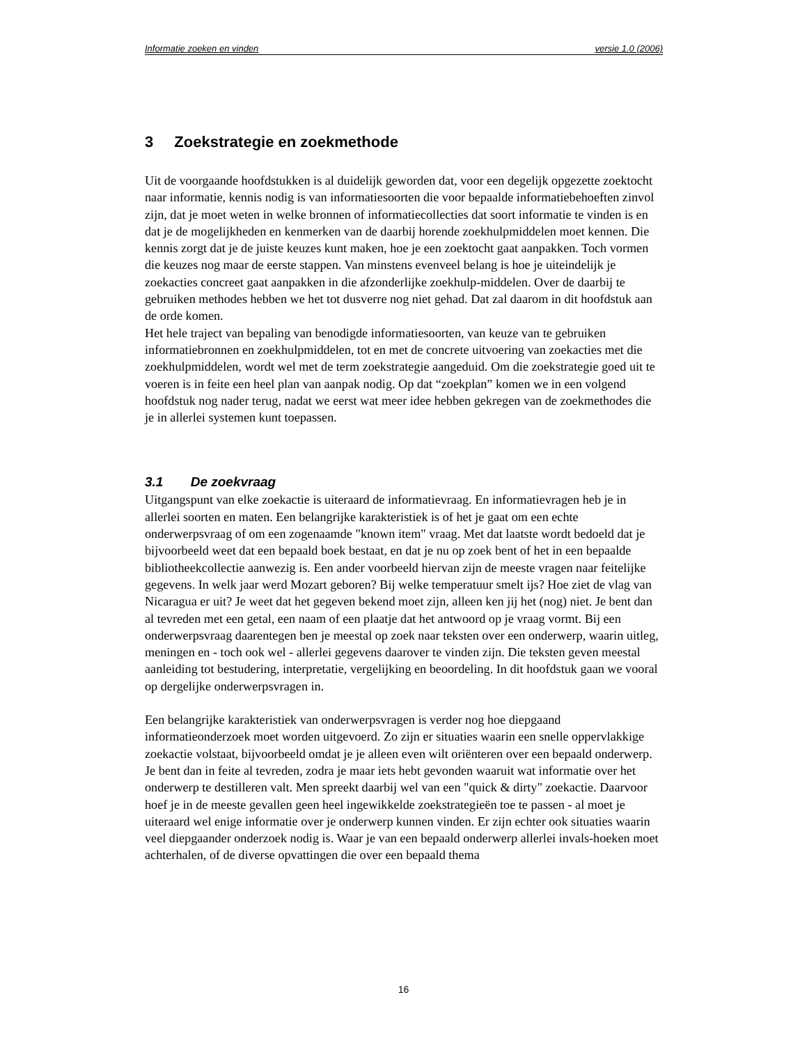Informatie zoeken en vinden versie 1.0 (2006)
3 Zoekstrategie en zoekmethode
Uit de voorgaande hoofdstukken is al duidelijk geworden dat, voor een degelijk opgezette zoektocht naar informatie, kennis nodig is van informatiesoorten die voor bepaalde informatiebehoeften zinvol zijn, dat je moet weten in welke bronnen of informatiecollecties dat soort informatie te vinden is en dat je de mogelijkheden en kenmerken van de daarbij horende zoekhulpmiddelen moet kennen. Die kennis zorgt dat je de juiste keuzes kunt maken, hoe je een zoektocht gaat aanpakken. Toch vormen die keuzes nog maar de eerste stappen. Van minstens evenveel belang is hoe je uiteindelijk je zoekacties concreet gaat aanpakken in die afzonderlijke zoekhulp-middelen. Over de daarbij te gebruiken methodes hebben we het tot dusverre nog niet gehad. Dat zal daarom in dit hoofdstuk aan de orde komen.
Het hele traject van bepaling van benodigde informatiesoorten, van keuze van te gebruiken informatiebronnen en zoekhulpmiddelen, tot en met de concrete uitvoering van zoekacties met die zoekhulpmiddelen, wordt wel met de term zoekstrategie aangeduid. Om die zoekstrategie goed uit te voeren is in feite een heel plan van aanpak nodig. Op dat “zoekplan” komen we in een volgend hoofdstuk nog nader terug, nadat we eerst wat meer idee hebben gekregen van de zoekmethodes die je in allerlei systemen kunt toepassen.
3.1 De zoekvraag
Uitgangspunt van elke zoekactie is uiteraard de informatievraag. En informatievragen heb je in allerlei soorten en maten. Een belangrijke karakteristiek is of het je gaat om een echte onderwerpsvraag of om een zogenaamde "known item" vraag. Met dat laatste wordt bedoeld dat je bijvoorbeeld weet dat een bepaald boek bestaat, en dat je nu op zoek bent of het in een bepaalde bibliotheekcollectie aanwezig is. Een ander voorbeeld hiervan zijn de meeste vragen naar feitelijke gegevens. In welk jaar werd Mozart geboren? Bij welke temperatuur smelt ijs? Hoe ziet de vlag van Nicaragua er uit? Je weet dat het gegeven bekend moet zijn, alleen ken jij het (nog) niet. Je bent dan al tevreden met een getal, een naam of een plaatje dat het antwoord op je vraag vormt. Bij een onderwerpsvraag daarentegen ben je meestal op zoek naar teksten over een onderwerp, waarin uitleg, meningen en - toch ook wel - allerlei gegevens daarover te vinden zijn. Die teksten geven meestal aanleiding tot bestudering, interpretatie, vergelijking en beoordeling. In dit hoofdstuk gaan we vooral op dergelijke onderwerpsvragen in.
Een belangrijke karakteristiek van onderwerpsvragen is verder nog hoe diepgaand informatieonderzoek moet worden uitgevoerd. Zo zijn er situaties waarin een snelle oppervlakkige zoekactie volstaat, bijvoorbeeld omdat je je alleen even wilt oriënteren over een bepaald onderwerp. Je bent dan in feite al tevreden, zodra je maar iets hebt gevonden waaruit wat informatie over het onderwerp te destilleren valt. Men spreekt daarbij wel van een "quick & dirty" zoekactie. Daarvoor hoef je in de meeste gevallen geen heel ingewikkelde zoekstrategieën toe te passen - al moet je uiteraard wel enige informatie over je onderwerp kunnen vinden. Er zijn echter ook situaties waarin veel diepgaander onderzoek nodig is. Waar je van een bepaald onderwerp allerlei invals-hoeken moet achterhalen, of de diverse opvattingen die over een bepaald thema
16